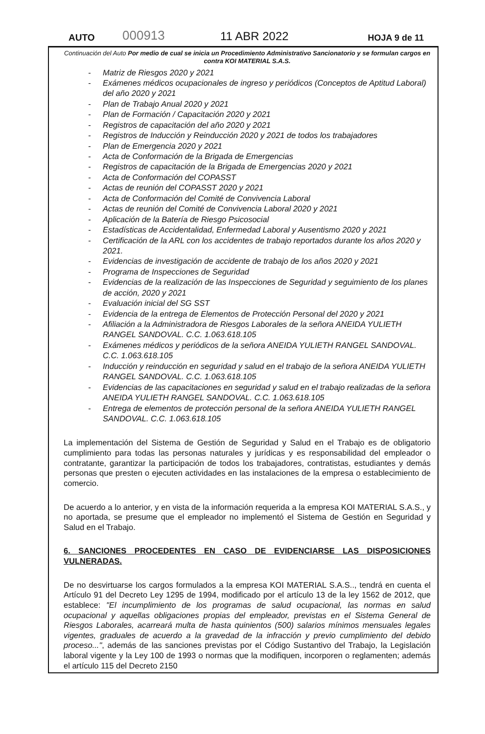AUTO 000913 11 ABR 2022 HOJA 9 de 11
Continuación del Auto Por medio de cual se inicia un Procedimiento Administrativo Sancionatorio y se formulan cargos en contra KOI MATERIAL S.A.S.
- Matriz de Riesgos 2020 y 2021
- Exámenes médicos ocupacionales de ingreso y periódicos (Conceptos de Aptitud Laboral) del año 2020 y 2021
- Plan de Trabajo Anual 2020 y 2021
- Plan de Formación / Capacitación 2020 y 2021
- Registros de capacitación del año 2020 y 2021
- Registros de Inducción y Reinducción 2020 y 2021 de todos los trabajadores
- Plan de Emergencia 2020 y 2021
- Acta de Conformación de la Brigada de Emergencias
- Registros de capacitación de la Brigada de Emergencias 2020 y 2021
- Acta de Conformación del COPASST
- Actas de reunión del COPASST 2020 y 2021
- Acta de Conformación del Comité de Convivencia Laboral
- Actas de reunión del Comité de Convivencia Laboral 2020 y 2021
- Aplicación de la Batería de Riesgo Psicosocial
- Estadísticas de Accidentalidad, Enfermedad Laboral y Ausentismo 2020 y 2021
- Certificación de la ARL con los accidentes de trabajo reportados durante los años 2020 y 2021.
- Evidencias de investigación de accidente de trabajo de los años 2020 y 2021
- Programa de Inspecciones de Seguridad
- Evidencias de la realización de las Inspecciones de Seguridad y seguimiento de los planes de acción, 2020 y 2021
- Evaluación inicial del SG SST
- Evidencia de la entrega de Elementos de Protección Personal del 2020 y 2021
- Afiliación a la Administradora de Riesgos Laborales de la señora ANEIDA YULIETH RANGEL SANDOVAL. C.C. 1.063.618.105
- Exámenes médicos y periódicos de la señora ANEIDA YULIETH RANGEL SANDOVAL. C.C. 1.063.618.105
- Inducción y reinducción en seguridad y salud en el trabajo de la señora ANEIDA YULIETH RANGEL SANDOVAL. C.C. 1.063.618.105
- Evidencias de las capacitaciones en seguridad y salud en el trabajo realizadas de la señora ANEIDA YULIETH RANGEL SANDOVAL. C.C. 1.063.618.105
- Entrega de elementos de protección personal de la señora ANEIDA YULIETH RANGEL SANDOVAL. C.C. 1.063.618.105
La implementación del Sistema de Gestión de Seguridad y Salud en el Trabajo es de obligatorio cumplimiento para todas las personas naturales y jurídicas y es responsabilidad del empleador o contratante, garantizar la participación de todos los trabajadores, contratistas, estudiantes y demás personas que presten o ejecuten actividades en las instalaciones de la empresa o establecimiento de comercio.
De acuerdo a lo anterior, y en vista de la información requerida a la empresa KOI MATERIAL S.A.S., y no aportada, se presume que el empleador no implementó el Sistema de Gestión en Seguridad y Salud en el Trabajo.
6. SANCIONES PROCEDENTES EN CASO DE EVIDENCIARSE LAS DISPOSICIONES VULNERADAS.
De no desvirtuarse los cargos formulados a la empresa KOI MATERIAL S.A.S.., tendrá en cuenta el Artículo 91 del Decreto Ley 1295 de 1994, modificado por el artículo 13 de la ley 1562 de 2012, que establece: "El incumplimiento de los programas de salud ocupacional, las normas en salud ocupacional y aquellas obligaciones propias del empleador, previstas en el Sistema General de Riesgos Laborales, acarreará multa de hasta quinientos (500) salarios mínimos mensuales legales vigentes, graduales de acuerdo a la gravedad de la infracción y previo cumplimiento del debido proceso...", además de las sanciones previstas por el Código Sustantivo del Trabajo, la Legislación laboral vigente y la Ley 100 de 1993 o normas que la modifiquen, incorporen o reglamenten; además el artículo 115 del Decreto 2150